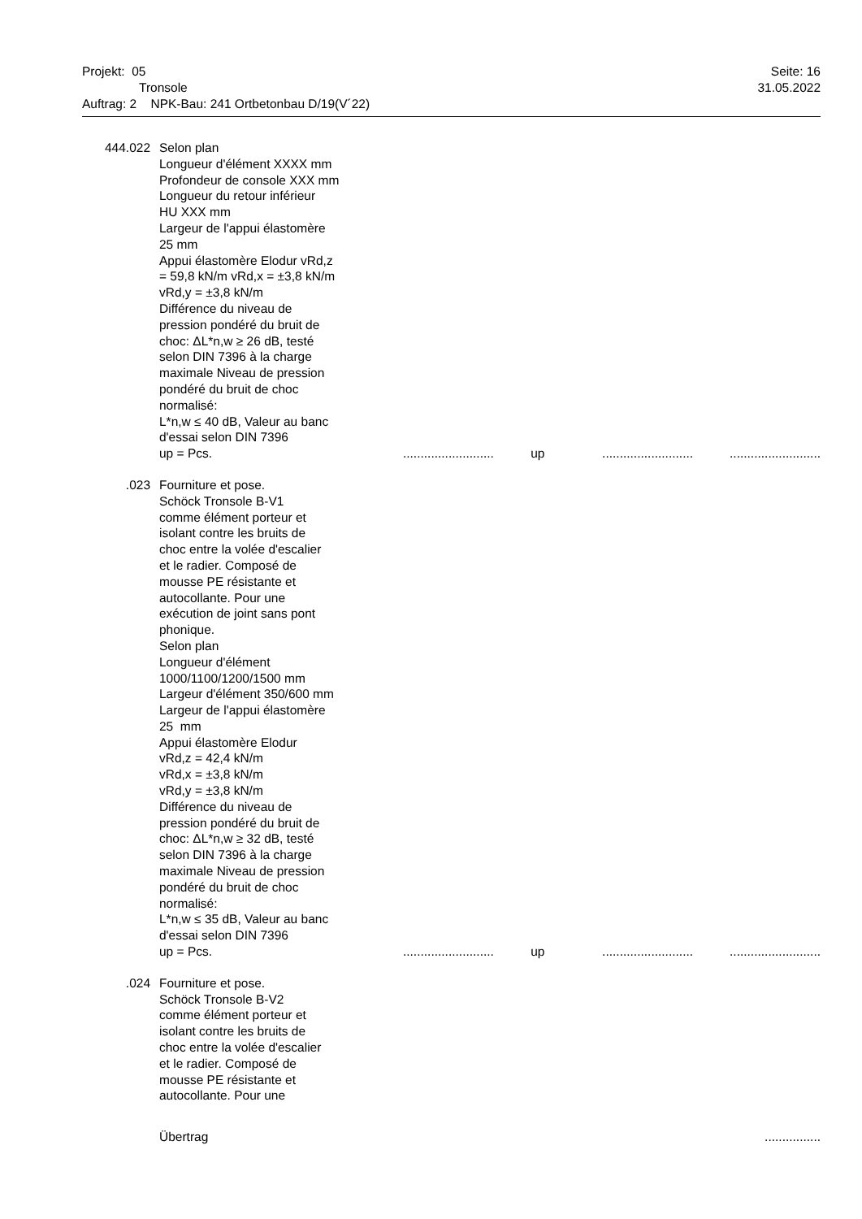Projekt: 05 Seite: 16
Tronsole 31.05.2022
Auftrag: 2 NPK-Bau: 241 Ortbetonbau D/19(V´22)
444.022 Selon plan
Longueur d'élément XXXX mm
Profondeur de console XXX mm
Longueur du retour inférieur
HU XXX mm
Largeur de l'appui élastomère
25 mm
Appui élastomère Elodur vRd,z
= 59,8 kN/m vRd,x = ±3,8 kN/m
vRd,y = ±3,8 kN/m
Différence du niveau de
pression pondéré du bruit de
choc: ΔL*n,w ≥ 26 dB, testé
selon DIN 7396 à la charge
maximale Niveau de pression
pondéré du bruit de choc
normalisé:
L*n,w ≤ 40 dB, Valeur au banc
d'essai selon DIN 7396
up = Pcs........................... up....................................................
.023 Fourniture et pose.
Schöck Tronsole B-V1
comme élément porteur et
isolant contre les bruits de
choc entre la volée d'escalier
et le radier. Composé de
mousse PE résistante et
autocollante. Pour une
exécution de joint sans pont
phonique.
Selon plan
Longueur d'élément
1000/1100/1200/1500 mm
Largeur d'élément 350/600 mm
Largeur de l'appui élastomère
25 mm
Appui élastomère Elodur
vRd,z = 42,4 kN/m
vRd,x = ±3,8 kN/m
vRd,y = ±3,8 kN/m
Différence du niveau de
pression pondéré du bruit de
choc: ΔL*n,w ≥ 32 dB, testé
selon DIN 7396 à la charge
maximale Niveau de pression
pondéré du bruit de choc
normalisé:
L*n,w ≤ 35 dB, Valeur au banc
d'essai selon DIN 7396
up = Pcs........................... up....................................................
.024 Fourniture et pose.
Schöck Tronsole B-V2
comme élément porteur et
isolant contre les bruits de
choc entre la volée d'escalier
et le radier. Composé de
mousse PE résistante et
autocollante. Pour une
Übertrag................